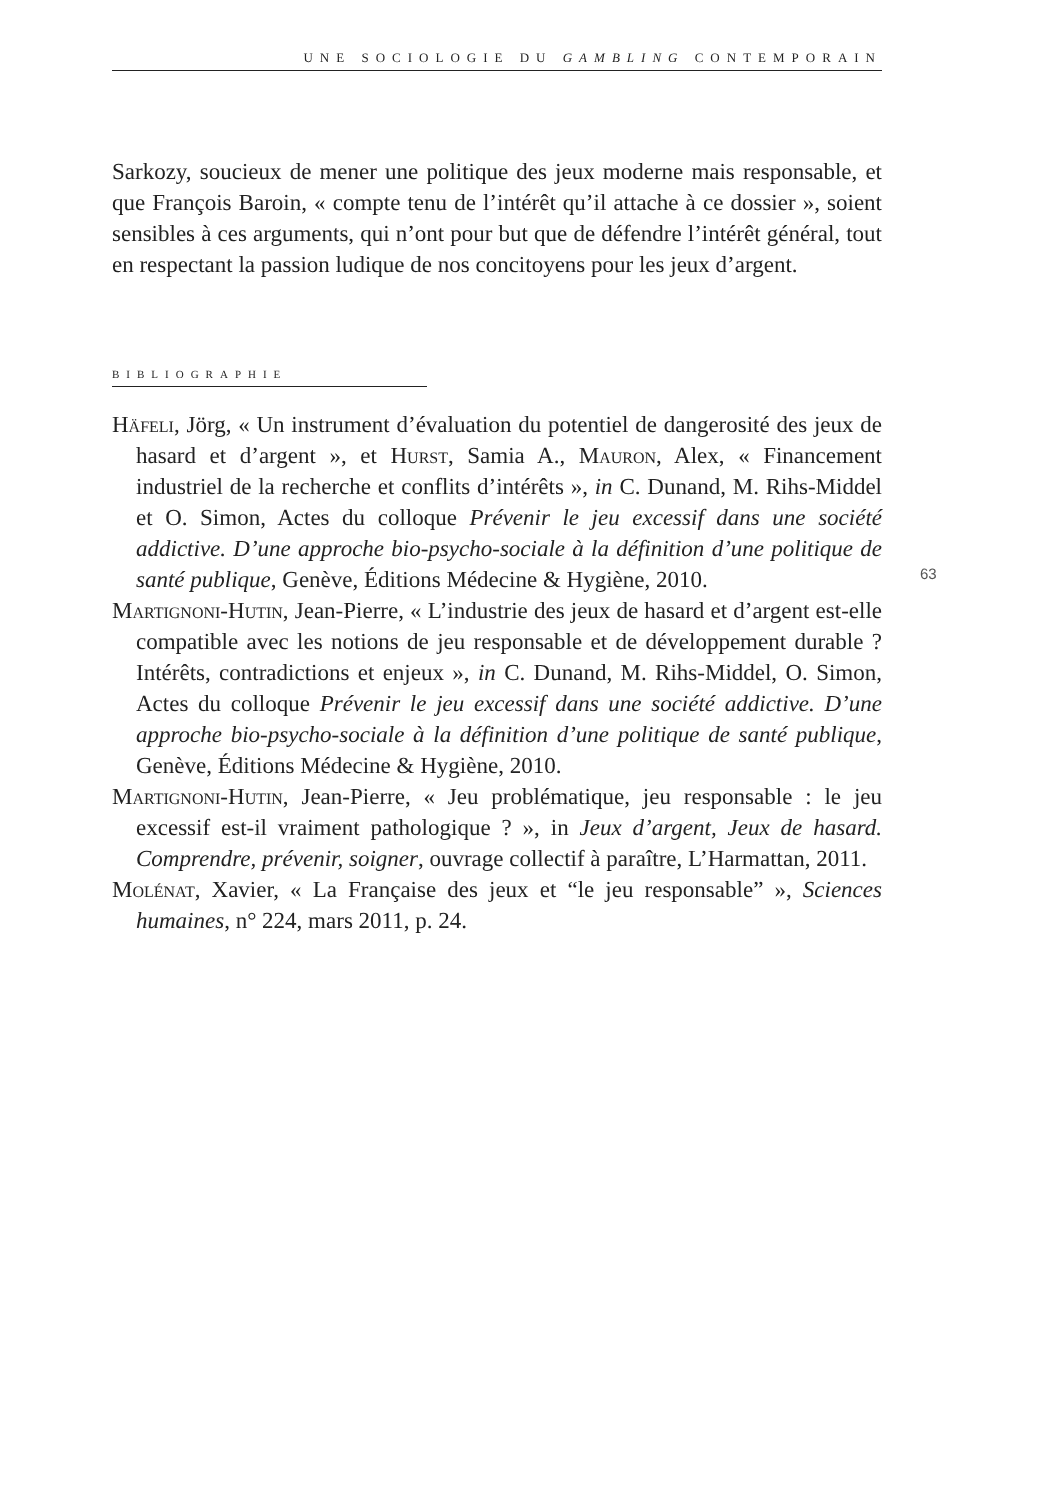UNE SOCIOLOGIE DU GAMBLING CONTEMPORAIN
Sarkozy, soucieux de mener une politique des jeux moderne mais responsable, et que François Baroin, « compte tenu de l’intérêt qu’il attache à ce dossier », soient sensibles à ces arguments, qui n’ont pour but que de défendre l’intérêt général, tout en respectant la passion ludique de nos concitoyens pour les jeux d’argent.
BIBLIOGRAPHIE
Häfeli, Jörg, « Un instrument d’évaluation du potentiel de dangerosité des jeux de hasard et d’argent », et Hurst, Samia A., Mauron, Alex, « Financement industriel de la recherche et conflits d’intérêts », in C. Dunand, M. Rihs-Middel et O. Simon, Actes du colloque Prévenir le jeu excessif dans une société addictive. D’une approche bio-psycho-sociale à la définition d’une politique de santé publique, Genève, Éditions Médecine & Hygiène, 2010.
Martignoni-Hutin, Jean-Pierre, « L’industrie des jeux de hasard et d’argent est-elle compatible avec les notions de jeu responsable et de développement durable ? Intérêts, contradictions et enjeux », in C. Dunand, M. Rihs-Middel, O. Simon, Actes du colloque Prévenir le jeu excessif dans une société addictive. D’une approche bio-psycho-sociale à la définition d’une politique de santé publique, Genève, Éditions Médecine & Hygiène, 2010.
Martignoni-Hutin, Jean-Pierre, « Jeu problématique, jeu responsable : le jeu excessif est-il vraiment pathologique ? », in Jeux d’argent, Jeux de hasard. Comprendre, prévenir, soigner, ouvrage collectif à paraître, L’Harmattan, 2011.
Molénat, Xavier, « La Française des jeux et “le jeu responsable” », Sciences humaines, n° 224, mars 2011, p. 24.
63